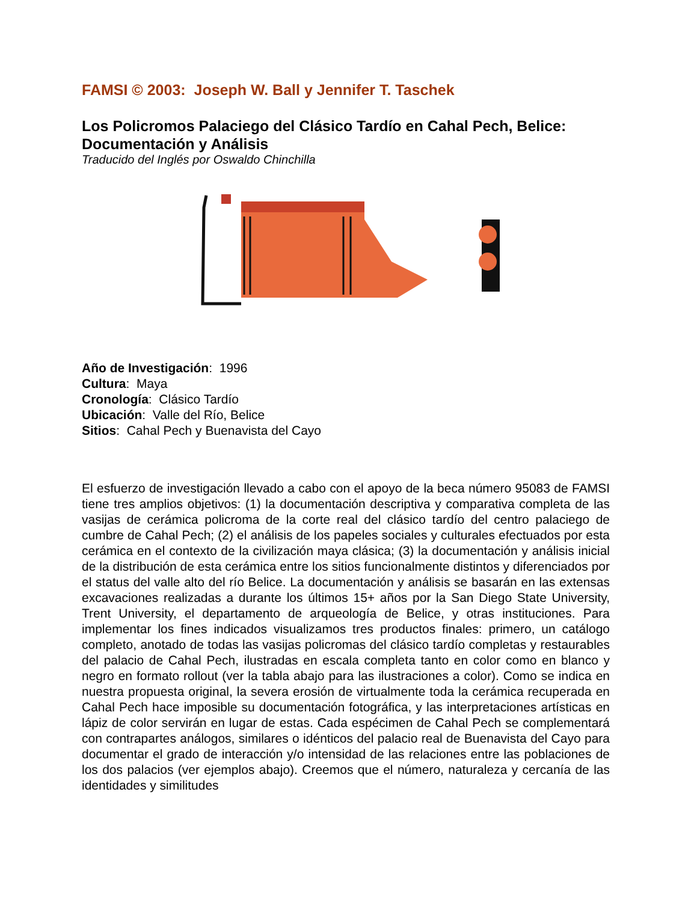FAMSI © 2003: Joseph W. Ball y Jennifer T. Taschek
Los Policromos Palaciego del Clásico Tardío en Cahal Pech, Belice: Documentación y Análisis
Traducido del Inglés por Oswaldo Chinchilla
Año de Investigación: 1996
Cultura: Maya
Cronología: Clásico Tardío
Ubicación: Valle del Río, Belice
Sitios: Cahal Pech y Buenavista del Cayo
El esfuerzo de investigación llevado a cabo con el apoyo de la beca número 95083 de FAMSI tiene tres amplios objetivos: (1) la documentación descriptiva y comparativa completa de las vasijas de cerámica policroma de la corte real del clásico tardío del centro palaciego de cumbre de Cahal Pech; (2) el análisis de los papeles sociales y culturales efectuados por esta cerámica en el contexto de la civilización maya clásica; (3) la documentación y análisis inicial de la distribución de esta cerámica entre los sitios funcionalmente distintos y diferenciados por el status del valle alto del río Belice. La documentación y análisis se basarán en las extensas excavaciones realizadas a durante los últimos 15+ años por la San Diego State University, Trent University, el departamento de arqueología de Belice, y otras instituciones. Para implementar los fines indicados visualizamos tres productos finales: primero, un catálogo completo, anotado de todas las vasijas policromas del clásico tardío completas y restaurables del palacio de Cahal Pech, ilustradas en escala completa tanto en color como en blanco y negro en formato rollout (ver la tabla abajo para las ilustraciones a color). Como se indica en nuestra propuesta original, la severa erosión de virtualmente toda la cerámica recuperada en Cahal Pech hace imposible su documentación fotográfica, y las interpretaciones artísticas en lápiz de color servirán en lugar de estas. Cada espécimen de Cahal Pech se complementará con contrapartes análogos, similares o idénticos del palacio real de Buenavista del Cayo para documentar el grado de interacción y/o intensidad de las relaciones entre las poblaciones de los dos palacios (ver ejemplos abajo). Creemos que el número, naturaleza y cercanía de las identidades y similitudes